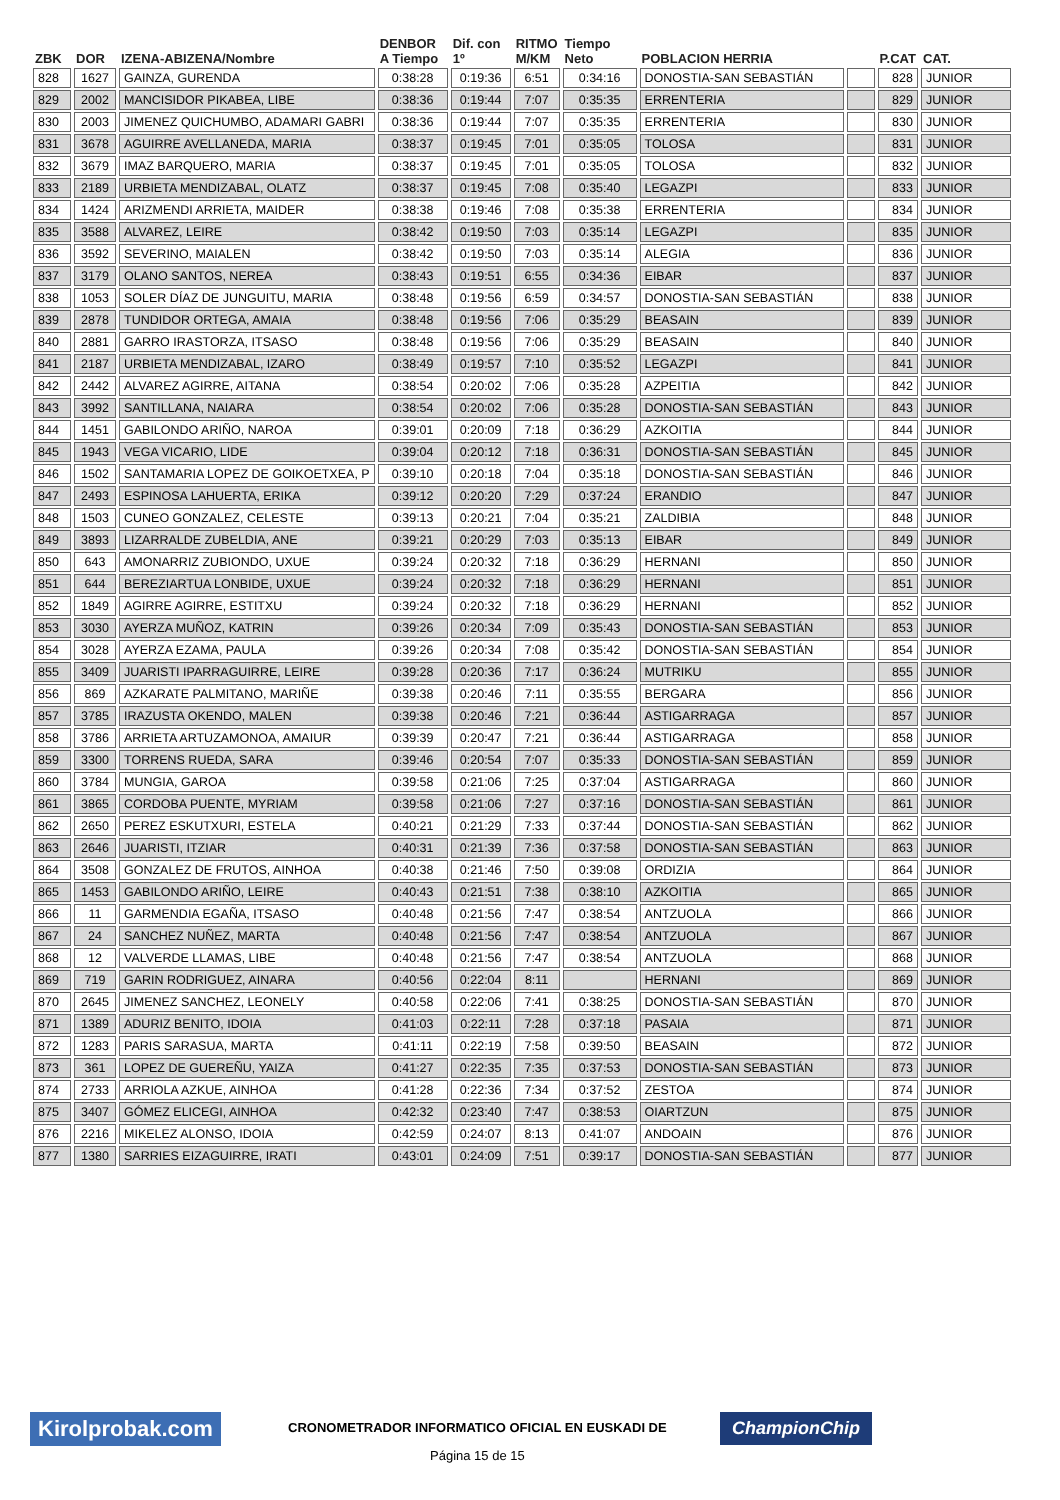| ZBK | DOR | IZENA-ABIZENA/Nombre | DENBOR A Tiempo | Dif. con 1º | RITMO M/KM | Tiempo Neto | POBLACION HERRIA | | P.CAT | CAT. |
| --- | --- | --- | --- | --- | --- | --- | --- | --- | --- | --- |
| 828 | 1627 | GAINZA, GURENDA | 0:38:28 | 0:19:36 | 6:51 | 0:34:16 | DONOSTIA-SAN SEBASTIÁN | | 828 | JUNIOR |
| 829 | 2002 | MANCISIDOR PIKABEA, LIBE | 0:38:36 | 0:19:44 | 7:07 | 0:35:35 | ERRENTERIA | | 829 | JUNIOR |
| 830 | 2003 | JIMENEZ QUICHUMBO, ADAMARI GABRI | 0:38:36 | 0:19:44 | 7:07 | 0:35:35 | ERRENTERIA | | 830 | JUNIOR |
| 831 | 3678 | AGUIRRE AVELLANEDA, MARIA | 0:38:37 | 0:19:45 | 7:01 | 0:35:05 | TOLOSA | | 831 | JUNIOR |
| 832 | 3679 | IMAZ BARQUERO, MARIA | 0:38:37 | 0:19:45 | 7:01 | 0:35:05 | TOLOSA | | 832 | JUNIOR |
| 833 | 2189 | URBIETA MENDIZABAL, OLATZ | 0:38:37 | 0:19:45 | 7:08 | 0:35:40 | LEGAZPI | | 833 | JUNIOR |
| 834 | 1424 | ARIZMENDI ARRIETA, MAIDER | 0:38:38 | 0:19:46 | 7:08 | 0:35:38 | ERRENTERIA | | 834 | JUNIOR |
| 835 | 3588 | ALVAREZ, LEIRE | 0:38:42 | 0:19:50 | 7:03 | 0:35:14 | LEGAZPI | | 835 | JUNIOR |
| 836 | 3592 | SEVERINO, MAIALEN | 0:38:42 | 0:19:50 | 7:03 | 0:35:14 | ALEGIA | | 836 | JUNIOR |
| 837 | 3179 | OLANO SANTOS, NEREA | 0:38:43 | 0:19:51 | 6:55 | 0:34:36 | EIBAR | | 837 | JUNIOR |
| 838 | 1053 | SOLER DÍAZ DE JUNGUITU, MARIA | 0:38:48 | 0:19:56 | 6:59 | 0:34:57 | DONOSTIA-SAN SEBASTIÁN | | 838 | JUNIOR |
| 839 | 2878 | TUNDIDOR ORTEGA, AMAIA | 0:38:48 | 0:19:56 | 7:06 | 0:35:29 | BEASAIN | | 839 | JUNIOR |
| 840 | 2881 | GARRO IRASTORZA, ITSASO | 0:38:48 | 0:19:56 | 7:06 | 0:35:29 | BEASAIN | | 840 | JUNIOR |
| 841 | 2187 | URBIETA MENDIZABAL, IZARO | 0:38:49 | 0:19:57 | 7:10 | 0:35:52 | LEGAZPI | | 841 | JUNIOR |
| 842 | 2442 | ALVAREZ AGIRRE, AITANA | 0:38:54 | 0:20:02 | 7:06 | 0:35:28 | AZPEITIA | | 842 | JUNIOR |
| 843 | 3992 | SANTILLANA, NAIARA | 0:38:54 | 0:20:02 | 7:06 | 0:35:28 | DONOSTIA-SAN SEBASTIÁN | | 843 | JUNIOR |
| 844 | 1451 | GABILONDO ARIÑO, NAROA | 0:39:01 | 0:20:09 | 7:18 | 0:36:29 | AZKOITIA | | 844 | JUNIOR |
| 845 | 1943 | VEGA VICARIO, LIDE | 0:39:04 | 0:20:12 | 7:18 | 0:36:31 | DONOSTIA-SAN SEBASTIÁN | | 845 | JUNIOR |
| 846 | 1502 | SANTAMARIA LOPEZ DE GOIKOETXEA, P | 0:39:10 | 0:20:18 | 7:04 | 0:35:18 | DONOSTIA-SAN SEBASTIÁN | | 846 | JUNIOR |
| 847 | 2493 | ESPINOSA LAHUERTA, ERIKA | 0:39:12 | 0:20:20 | 7:29 | 0:37:24 | ERANDIO | | 847 | JUNIOR |
| 848 | 1503 | CUNEO GONZALEZ, CELESTE | 0:39:13 | 0:20:21 | 7:04 | 0:35:21 | ZALDIBIA | | 848 | JUNIOR |
| 849 | 3893 | LIZARRALDE ZUBELDIA, ANE | 0:39:21 | 0:20:29 | 7:03 | 0:35:13 | EIBAR | | 849 | JUNIOR |
| 850 | 643 | AMONARRIZ ZUBIONDO, UXUE | 0:39:24 | 0:20:32 | 7:18 | 0:36:29 | HERNANI | | 850 | JUNIOR |
| 851 | 644 | BEREZIARTUA LONBIDE, UXUE | 0:39:24 | 0:20:32 | 7:18 | 0:36:29 | HERNANI | | 851 | JUNIOR |
| 852 | 1849 | AGIRRE AGIRRE, ESTITXU | 0:39:24 | 0:20:32 | 7:18 | 0:36:29 | HERNANI | | 852 | JUNIOR |
| 853 | 3030 | AYERZA MUÑOZ, KATRIN | 0:39:26 | 0:20:34 | 7:09 | 0:35:43 | DONOSTIA-SAN SEBASTIÁN | | 853 | JUNIOR |
| 854 | 3028 | AYERZA EZAMA, PAULA | 0:39:26 | 0:20:34 | 7:08 | 0:35:42 | DONOSTIA-SAN SEBASTIÁN | | 854 | JUNIOR |
| 855 | 3409 | JUARISTI IPARRAGUIRRE, LEIRE | 0:39:28 | 0:20:36 | 7:17 | 0:36:24 | MUTRIKU | | 855 | JUNIOR |
| 856 | 869 | AZKARATE PALMITANO, MARIÑE | 0:39:38 | 0:20:46 | 7:11 | 0:35:55 | BERGARA | | 856 | JUNIOR |
| 857 | 3785 | IRAZUSTA OKENDO, MALEN | 0:39:38 | 0:20:46 | 7:21 | 0:36:44 | ASTIGARRAGA | | 857 | JUNIOR |
| 858 | 3786 | ARRIETA ARTUZAMONOA, AMAIUR | 0:39:39 | 0:20:47 | 7:21 | 0:36:44 | ASTIGARRAGA | | 858 | JUNIOR |
| 859 | 3300 | TORRENS RUEDA, SARA | 0:39:46 | 0:20:54 | 7:07 | 0:35:33 | DONOSTIA-SAN SEBASTIÁN | | 859 | JUNIOR |
| 860 | 3784 | MUNGIA, GAROA | 0:39:58 | 0:21:06 | 7:25 | 0:37:04 | ASTIGARRAGA | | 860 | JUNIOR |
| 861 | 3865 | CORDOBA PUENTE, MYRIAM | 0:39:58 | 0:21:06 | 7:27 | 0:37:16 | DONOSTIA-SAN SEBASTIÁN | | 861 | JUNIOR |
| 862 | 2650 | PEREZ ESKUTXURI, ESTELA | 0:40:21 | 0:21:29 | 7:33 | 0:37:44 | DONOSTIA-SAN SEBASTIÁN | | 862 | JUNIOR |
| 863 | 2646 | JUARISTI, ITZIAR | 0:40:31 | 0:21:39 | 7:36 | 0:37:58 | DONOSTIA-SAN SEBASTIÁN | | 863 | JUNIOR |
| 864 | 3508 | GONZALEZ DE FRUTOS, AINHOA | 0:40:38 | 0:21:46 | 7:50 | 0:39:08 | ORDIZIA | | 864 | JUNIOR |
| 865 | 1453 | GABILONDO ARIÑO, LEIRE | 0:40:43 | 0:21:51 | 7:38 | 0:38:10 | AZKOITIA | | 865 | JUNIOR |
| 866 | 11 | GARMENDIA EGAÑA, ITSASO | 0:40:48 | 0:21:56 | 7:47 | 0:38:54 | ANTZUOLA | | 866 | JUNIOR |
| 867 | 24 | SANCHEZ NUÑEZ, MARTA | 0:40:48 | 0:21:56 | 7:47 | 0:38:54 | ANTZUOLA | | 867 | JUNIOR |
| 868 | 12 | VALVERDE LLAMAS, LIBE | 0:40:48 | 0:21:56 | 7:47 | 0:38:54 | ANTZUOLA | | 868 | JUNIOR |
| 869 | 719 | GARIN RODRIGUEZ, AINARA | 0:40:56 | 0:22:04 | 8:11 | | HERNANI | | 869 | JUNIOR |
| 870 | 2645 | JIMENEZ SANCHEZ, LEONELY | 0:40:58 | 0:22:06 | 7:41 | 0:38:25 | DONOSTIA-SAN SEBASTIÁN | | 870 | JUNIOR |
| 871 | 1389 | ADURIZ BENITO, IDOIA | 0:41:03 | 0:22:11 | 7:28 | 0:37:18 | PASAIA | | 871 | JUNIOR |
| 872 | 1283 | PARIS SARASUA, MARTA | 0:41:11 | 0:22:19 | 7:58 | 0:39:50 | BEASAIN | | 872 | JUNIOR |
| 873 | 361 | LOPEZ DE GUEREÑU, YAIZA | 0:41:27 | 0:22:35 | 7:35 | 0:37:53 | DONOSTIA-SAN SEBASTIÁN | | 873 | JUNIOR |
| 874 | 2733 | ARRIOLA AZKUE, AINHOA | 0:41:28 | 0:22:36 | 7:34 | 0:37:52 | ZESTOA | | 874 | JUNIOR |
| 875 | 3407 | GÓMEZ ELICEGI, AINHOA | 0:42:32 | 0:23:40 | 7:47 | 0:38:53 | OIARTZUN | | 875 | JUNIOR |
| 876 | 2216 | MIKELEZ ALONSO, IDOIA | 0:42:59 | 0:24:07 | 8:13 | 0:41:07 | ANDOAIN | | 876 | JUNIOR |
| 877 | 1380 | SARRIES EIZAGUIRRE, IRATI | 0:43:01 | 0:24:09 | 7:51 | 0:39:17 | DONOSTIA-SAN SEBASTIÁN | | 877 | JUNIOR |
Kirolprobak.com
CRONOMETRADOR INFORMATICO OFICIAL EN EUSKADI DE
ChampionChip
Página 15 de 15